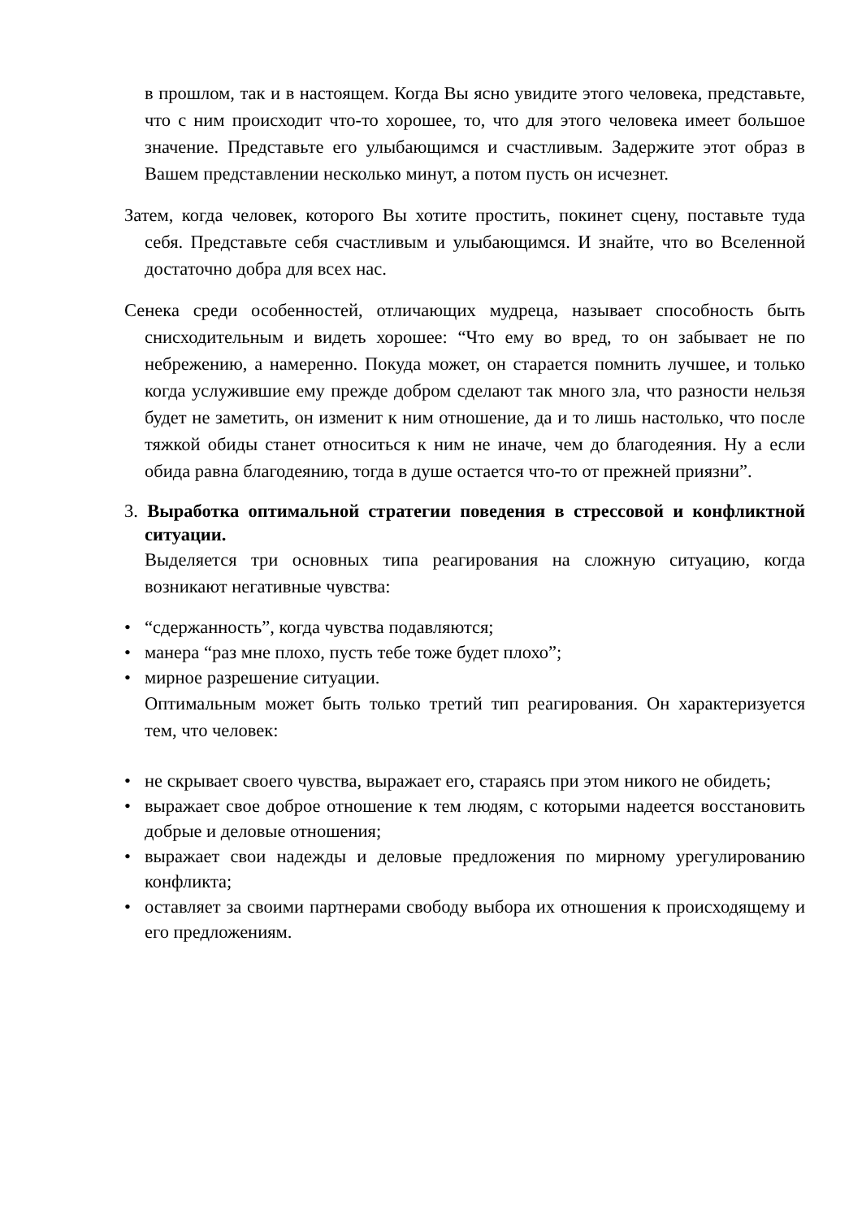в прошлом, так и в настоящем. Когда Вы ясно увидите этого человека, представьте, что с ним происходит что-то хорошее, то, что для этого человека имеет большое значение. Представьте его улыбающимся и счастливым. Задержите этот образ в Вашем представлении несколько минут, а потом пусть он исчезнет.
Затем, когда человек, которого Вы хотите простить, покинет сцену, поставьте туда себя. Представьте себя счастливым и улыбающимся. И знайте, что во Вселенной достаточно добра для всех нас.
Сенека среди особенностей, отличающих мудреца, называет способность быть снисходительным и видеть хорошее: “Что ему во вред, то он забывает не по небрежению, а намеренно. Покуда может, он старается помнить лучшее, и только когда услужившие ему прежде добром сделают так много зла, что разности нельзя будет не заметить, он изменит к ним отношение, да и то лишь настолько, что после тяжкой обиды станет относиться к ним не иначе, чем до благодеяния. Ну а если обида равна благодеянию, тогда в душе остается что-то от прежней приязни”.
3. Выработка оптимальной стратегии поведения в стрессовой и конфликтной ситуации.
Выделяется три основных типа реагирования на сложную ситуацию, когда возникают негативные чувства:
• “сдержанность”, когда чувства подавляются;
• манера “раз мне плохо, пусть тебе тоже будет плохо”;
• мирное разрешение ситуации.
Оптимальным может быть только третий тип реагирования. Он характеризуется тем, что человек:
• не скрывает своего чувства, выражает его, стараясь при этом никого не обидеть;
• выражает свое доброе отношение к тем людям, с которыми надеется восстановить добрые и деловые отношения;
• выражает свои надежды и деловые предложения по мирному урегулированию конфликта;
• оставляет за своими партнерами свободу выбора их отношения к происходящему и его предложениям.